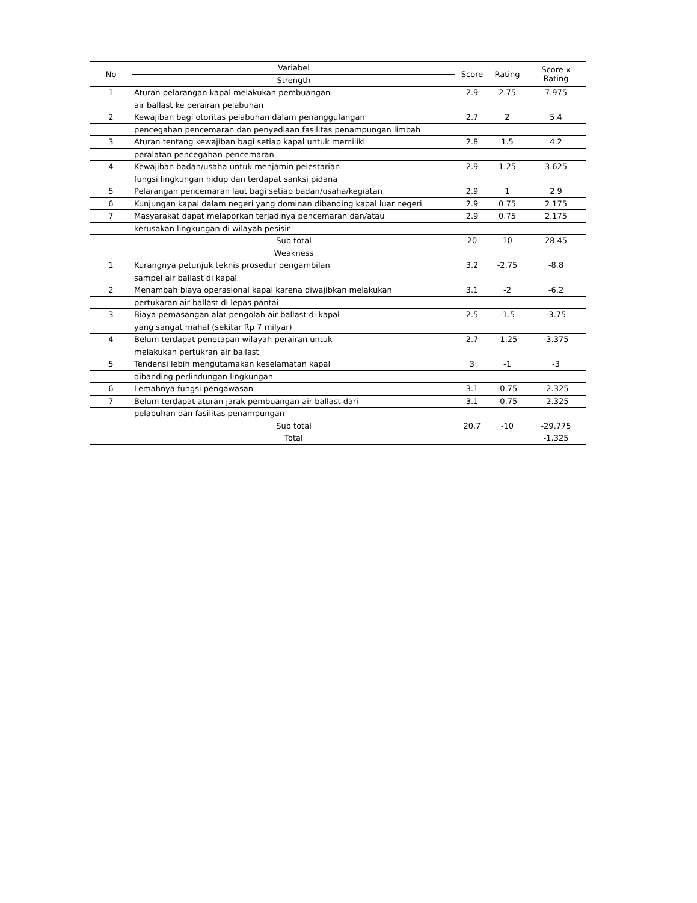| No | Variabel | Score | Rating | Score x Rating |
| --- | --- | --- | --- | --- |
| | Strength | | | |
| 1 | Aturan pelarangan kapal melakukan pembuangan | 2.9 | 2.75 | 7.975 |
| | air ballast ke perairan pelabuhan | | | |
| 2 | Kewajiban bagi otoritas pelabuhan dalam penanggulangan | 2.7 | 2 | 5.4 |
| | pencegahan pencemaran dan penyediaan fasilitas penampungan limbah | | | |
| 3 | Aturan tentang kewajiban bagi setiap kapal untuk memiliki | 2.8 | 1.5 | 4.2 |
| | peralatan pencegahan pencemaran | | | |
| 4 | Kewajiban badan/usaha untuk menjamin pelestarian | 2.9 | 1.25 | 3.625 |
| | fungsi lingkungan hidup dan terdapat sanksi pidana | | | |
| 5 | Pelarangan pencemaran laut bagi setiap badan/usaha/kegiatan | 2.9 | 1 | 2.9 |
| 6 | Kunjungan kapal dalam negeri yang dominan dibanding kapal luar negeri | 2.9 | 0.75 | 2.175 |
| 7 | Masyarakat dapat melaporkan terjadinya pencemaran dan/atau | 2.9 | 0.75 | 2.175 |
| | kerusakan lingkungan di wilayah pesisir | | | |
| | Sub total | 20 | 10 | 28.45 |
| | Weakness | | | |
| 1 | Kurangnya petunjuk teknis prosedur pengambilan | 3.2 | -2.75 | -8.8 |
| | sampel air ballast di kapal | | | |
| 2 | Menambah biaya operasional kapal karena diwajibkan melakukan | 3.1 | -2 | -6.2 |
| | pertukaran air ballast di lepas pantai | | | |
| 3 | Biaya pemasangan alat pengolah air ballast di kapal | 2.5 | -1.5 | -3.75 |
| | yang sangat mahal (sekitar Rp 7 milyar) | | | |
| 4 | Belum terdapat penetapan wilayah perairan untuk | 2.7 | -1.25 | -3.375 |
| | melakukan pertukran air ballast | | | |
| 5 | Tendensi lebih mengutamakan keselamatan kapal | 3 | -1 | -3 |
| | dibanding perlindungan lingkungan | | | |
| 6 | Lemahnya fungsi pengawasan | 3.1 | -0.75 | -2.325 |
| 7 | Belum terdapat aturan jarak pembuangan air ballast dari | 3.1 | -0.75 | -2.325 |
| | pelabuhan dan fasilitas penampungan | | | |
| | Sub total | 20.7 | -10 | -29.775 |
| | Total | | | -1.325 |